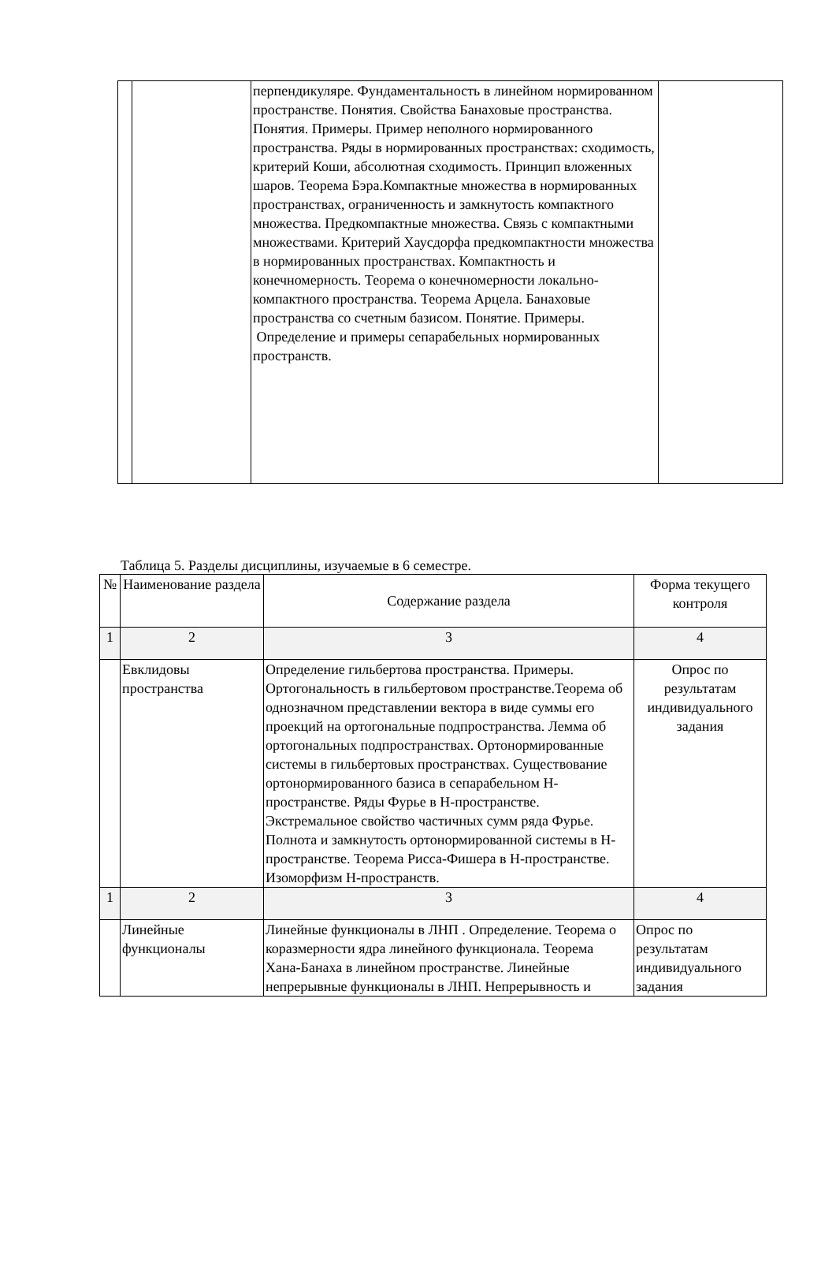| | | перпендикуляре. Фундаментальность в линейном нормированном пространстве. Понятия. Свойства Банаховые пространства. Понятия. Примеры. Пример неполного нормированного пространства. Ряды в нормированных пространствах: сходимость, критерий Коши, абсолютная сходимость. Принцип вложенных шаров. Теорема Бэра.Компактные множества в нормированных пространствах, ограниченность и замкнутость компактного множества. Предкомпактные множества. Связь с компактными множествами. Критерий Хаусдорфа предкомпактности множества в нормированных пространствах. Компактность и конечномерность. Теорема о конечномерности локально-компактного пространства. Теорема Арцела. Банаховые пространства со счетным базисом. Понятие. Примеры. Определение и примеры сепарабельных нормированных пространств. | |
Таблица 5. Разделы дисциплины, изучаемые в 6 семестре.
| № | Наименование раздела | Содержание раздела | Форма текущего контроля |
| --- | --- | --- | --- |
| 1 | 2 | 3 | 4 |
| | Евклидовы пространства | Определение гильбертова пространства. Примеры. Ортогональность в гильбертовом пространстве.Теорема об однозначном представлении вектора в виде суммы его проекций на ортогональные подпространства. Лемма об ортогональных подпространствах. Ортонормированные системы в гильбертовых пространствах. Существование ортонормированного базиса в сепарабельном Н-пространстве. Ряды Фурье в Н-пространстве. Экстремальное свойство частичных сумм ряда Фурье. Полнота и замкнутость ортонормированной системы в Н-пространстве. Теорема Рисса-Фишера в Н-пространстве. Изоморфизм Н-пространств. | Опрос по результатам индивидуального задания |
| 1 | 2 | 3 | 4 |
| | Линейные функционалы | Линейные функционалы в ЛНП . Определение. Теорема о коразмерности ядра линейного функционала. Теорема Хана-Банаха в линейном пространстве. Линейные непрерывные функционалы в ЛНП. Непрерывность и | Опрос по результатам индивидуального задания |